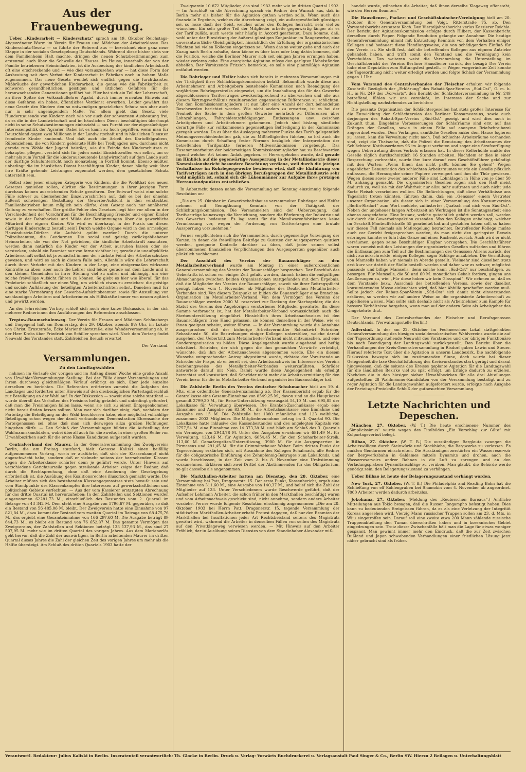Aus der Frauenbewegung.
Ueber „Kinderarbeit — Kinderschutz“ sprach am 19. Oktober Reichstags-Abgeordneter Wurm im Verein für Frauen und Mädchen der Arbeiterklasse. Das Kinderschutz-Gesetz — so führte der Referent aus — bezeichnet eine ganz neue Etappe in der socialen Gesetzgebung Deutschlands. Während diese bisher stets vor dem Familienheim Halt machte, dringen die neuen Schutzbestimmungen zum erstenmal auch über die Schwelle des Hauses. Im Hause, innerhalb der von der Familie betriebenen Heimindustrien, ist die Ausbeutung der kindlichen Arbeitskraft oft eine erschreckende und — wie dies vorauszusehen war — hat diese Form der Ausbeutung seit dem Verbot der Kinderarbeit in Fabriken noch in hohem Maße zugenommen. Das neue Gesetz wendet sich endlich gegen die furchtbarsten Mißbräuche der gewerblichen Kinderarbeit, die genau wie die Fabrikarbeit zu schweren gesundheitlichen, geistigen und sittlichen Gefahren für die heranwachsenden Generationen geführt hat. Hier hat sich ein Teil der Lehrerschaft, an ihrer Spitze der Volksschullehrer Agahd, durch immer erneuten Hinweis auf diese Gefahren ein hohes, öffentliches Verdienst erworben. Leider gewährt das neue Gesetz den Kindern den so notwendigen gesetzlichen Schutz nun aber auch nur in sehr ungenügendem Maße. Vor allem giebt das Gesetz viele Hunderttausende von Kindern nach wie vor auch der schwersten Ausbeutung frei, da es die in der Landwirtschaft und im häuslichen Dienst beschäftigten überhaupt nicht in seine Schutzbestimmungen einbezieht — aus Furcht vor der eigensüchtigen Interessenpolitik der Agrarier. Dabei ist es kaum zu hoch gegriffen, wenn man für Deutschland gegen zwei Millionen in der Landwirtschaft und in häuslichen Diensten frondende Kinder annimmt. Und daß auch die Arbeit des Kartoffelgrabens, Rübenziehens, die von Kindern geleistete Hilfe bei Treibjagden usw. durchaus nicht gerade zum Wohle der Jugend beiträgt, wie die Feinde des Kinderschutzes zu behaupten pflegen, versteht sich für jeden social Einsichtsvollen von selbst, um so mehr als zum Vorteil für die kinderausbeutende Landwirtschaft auf dem Lande auch der dürftige Schulunterricht noch monatelang in Fortfall kommt. Ebenso müßten unbedingt die im häuslichen Dienst beschäftigten Kinder, denen häufig weit über ihre Kräfte gehende Leistungen zugemutet werden, dem gesetzlichen Schutz unterstellt sein.
Selbst aber jener einzigen Kategorie von Kindern, die die Wohlthat des neuen Gesetzes genießen sollen, dürften die Bestimmungen in ihrer jetzigen Form durchaus keinen ausreichenden Schutz gewähren. Der Entwurf weist eine solche Fülle schwer zu übersehender Einzelvorschriften auf, daß es bei der ohnehin äußerst schwierigen Gestaltung der Gewerbe-Aufsicht in den versteckten Familienbetrieben kaum möglich sein dürfte, dem Gesetz auch nur annähernd Geltung zu verschaffen. Der größte Fehler des Gesetzes liegt hier vor allem in der Verschiedenheit der Vorschriften für die Beschäftigung fremder und eigner Kinder sowie in der Dehnbarkeit und Milde der Bestimmungen über die gewerbliche Mitarbeit der eignen Kinder. Wie wird es überhaupt in der Praxis um diesen dürftigen Kinderschutz bestellt sein? Durch welche Organe wird in den armseligen Hausindustrie-Dörfern die Aufsicht geübt werden? Durch die unteren Polizeibeamten, die Gendarmen. Die social und geistig zurückgebliebenen Heimarbeiter, die von der Not getrieben, die kindliche Arbeitskraft ausnutzen, werden dann natürlich die Kinder vor der Arbeit ausruhen lassen oder sie verstecken, sobald ein Beamter nur von ferne sichtbar ist; gerade die unaufgeklärte Arbeiterschaft selbst ist ja zunächst immer der stärkste Feind des Arbeiterschutzes gewesen, und wird es auch in diesem Falle sein. Allenfalls wäre die Lehrerschaft durch ihren Verkehr mit den Kindern in der Lage, eine einigermaßen wirksame Kontrolle zu üben; aber auch die Lehrer sind leider gerade auf dem Lande und in den kleinen Gemeinden in ihrer Stellung viel zu unfrei und abhängig, um eine solche freiwillige Aufsicht führen zu können. So giebt es hier wie überall für das Proletariat schließlich nur einen Weg, um wirklich etwas zu erreichen: die geistige und sociale Aufklärung der beteiligten Arbeiterschichten selbst. Daneben muß für eine starke Vermehrung der Gewerbe-Aufsichtsbeamten sowie für Anstellung von sachkundigen Arbeitern und Arbeiterinnen als Hilfskräfte immer von neuem agitiert und gewirkt werden.
An den lehrreichen Vortrag schloß sich noch eine kurze Diskussion, in der sich mehrere Rednerinnen den Ausführungen des Referenten anschlossen.
Treptow-Baumschulenweg. Der Verein für Frauen und Mädchen Schönebergs und Umgegend hält am Donnerstag, den 29. Oktober, abends 8½ Uhr, im Lokale von Christ, Ernststraße, Ecke Marienthalerstraße, eine Wanderversammlung ab, in der Herr Krebs über Friedrich von Schiller sprechen wird. Nach dem Vortrag findet Neuwahl des Vorstandes statt. Zahlreichen Besuch erwartet
Der Vorstand.
Versammlungen.
Zu den Landtagswahlen
nahmen im Verlaufe der vorigen und im Anfang dieser Woche eine große Anzahl von Urwähler-Versammlungen Stellung. Bei der Fülle dieser Versammlungen und ihrem durchweg gleichmäßigen Verlauf erübrigt es sich, über jede einzelne derselben zu berichten. Die Referenten erörterten zumeist die Aufgaben des Landtages und forderten unter Hinweis auf den diesbezüglichen Parteitagsbeschluß zur Beteiligung an der Wahl auf. In der Diskussion — soweit eine solche stattfand — wurde überall das Verhalten des Freisinns heftig getadelt und unbedingt gefordert, daß man die Freisinnigen fallen lasse, wenn sie sich zu einem Entgegenkommen nicht bereit finden lassen sollten. Man war sich darüber einig, daß, nachdem der Parteitag die Beteiligung an der Wahl beschlossen habe, eine möglichst vollzählige Beteiligung schon wegen der damit verbundenen Demonstration Ehrensache der Parteigenossen sei, ohne daß man sich deswegen allzu großen Hoffnungen hingeben dürfe. — Den Schluß der Versammlungen bildete die Aufstellung der Wahlmannskandidaten, wobei überall auch für die zweite, in einer großen Reihe von Urwahlbezirken auch für die erste Klasse Kandidaten aufgestellt wurden.
Centralverband der Maurer. In der Generalversammlung des Zweigvereins Berlin, die am Freitag stattfand, hielt Genosse Kaliski einen beifällig aufgenommenen Vortrag, worin er ausführte, daß sich der Klassenkampf nicht abgeschwächt habe, sondern daß er vielmehr seitens der herrschenden Klassen gegen die Arbeiterklasse schärfer denn je geführt werde. Unter Hinweis auf verschiedene Gerichtsurteile gegen streikende Arbeiter zeigte der Redner, daß durch die Rechtsprechung, ohne daß eine Aenderung der Gesetzgebung erforderlich ist, die Ausübung des Koalitionsrechtes illusorisch gemacht werde. Die Arbeiter müßten sich des bestehenden Klassengegensatzes stets bewußt sein und vom Standpunkte des Klassenkampfes ihre Interessen auf gewerkschaftlichem und politischem Gebiete verfechten. — Aus der vom Kassierer erstatteten Abrechnung für das dritte Quartal ist hervorzuheben: In den Zahlstellen und Sektionen wurden eingenommen 62281,73 M., einschließlich des Bestandes vom 2. Quartal im Betrage von 43 342 M. Dem steht eine Ausgabe von 5796,67 M. gegenüber, so daß ein Bestand von 56 485,06 M. bleibt. Der Zweigverein hatte eine Einnahme von 97 821,84 M., dazu kommt der Bestand vom zweiten Quartal im Betrage von 68 475,76 M., das ergiebt eine Gesamteinnahme von 166 297,60 M. Die Ausgabe beträgt 89 644,73 M., es bleibt ein Bestand von 76 652,87 M. Das gesamte Vermögen des Zweigvereins, der Zahlstellen und Sektionen beträgt 133 137,93 M., das sind 27 507,95 M. mehr wie im dritten Quartal des vorigen Jahres. Aus dem Marienerlös geht hervor, daß die Zahl der auswärtigen, in Berlin arbeitenden Maurer im dritten Quartal dieses Jahres die Zahl der gleichen Zeit des vorigen Jahres um mehr als die Hälfte übersteigt. Am Schluß des dritten Quartals 1903 hatte der
Zweigverein 10 872 Mitglieder, das sind 1982 mehr wie im dritten Quartal 1902. — Im Anschluß an die Abrechnung sprach ein Redner den Wunsch aus, daß in Berlin mehr als bisher für die Agitation gethan werden solle. Wenn auch das finanzielle Ergebnis, welches die Abrechnung zeigt, ein außergewöhnlich günstiges sei, so lasse doch der Geist, welcher unter den Kollegen herrscht, sehr viel zu wünschen. Ein sehr großer Teil der Mitglieder arbeite gegenwärtig länger als es der Tarif zuläßt, auch werde sehr häufig in Accord gearbeitet. Dazu komme, daß, wohl unter der Einwirkung der äußerst günstigen Konjunktur im Baugewerbe, eine unverantwortliche Gleichgültigkeit hinsichtlich der Erfüllung der organisatorischen Pflichten bei vielen Kollegen eingerissen sei. Wenn das so weiter gehe und auch der Zuzug nach Berlin anhalte, dann könne es über kurz oder lang dahin kommen, daß die Position, welche die Berliner Maurer sich seit einigen Jahren errungen haben, wieder verloren gehe. Eine energische Agitation müsse den gerügten Uebelständen abhelfen. Der Vorsitzende Fritzsch bemerkte, es solle eine planmäßige Agitation entfaltet werden.
Die Rohrleger und Helfer haben sich bereits in mehreren Versammlungen mit der Thätigkeit ihrer Schlichtungskommission befaßt. Bekanntlich wurde diese aus Arbeitnehmern und Arbeitgebern bestehende Kommission nach Beendigung des vorjährigen Rohrlegerstreiks eingesetzt, um die Innehaltung des für das Gewerbe abgeschlossenen Tarifvertrages zweckentsprechend zu überwachen und alle aus diesem Vertragsverhältnis resultierenden gegenseitigen Differenzen zu schlichten. Von den Kommissionsmitgliedern ist nun über eine Anzahl der dort behandelten Beschwerden berichtet worden. Wie nicht anders zu erwarten, ist es bei der Neuheit der Sache in dem großen Gewerbe mehrfach zu Differenzen über Lohnzahlungen, Fahrgeldentschädigungen, Entlassungen usw. zwischen Arbeitgebern und Arbeitnehmern gekommen. Jedoch sind bislang sämtliche derartige Fälle zur vollkommenen gegenseitigen Befriedigung in der Kommission geregelt worden. Da es über die Auslegung mehrerer Punkte des Tarifs gelegentlich Meinungsverschiedenheiten gab, die zu Mißhelligkeiten führten, so hat auch die Kommission durch Schaffung fester Normen bezüglich der Interpretation der betreffenden Tarifpunkte ferneren Mißverständnissen vorgebeugt. Das Zusammenarbeiten der beiderseitigen Kommissionsmitglieder hat zu Beschwerden irgend welcher Art keinen Anlaß gegeben. — Hervorgehoben wurde, daß gerade im Hinblick auf die gegenwärtige Aussperrung in der Metallindustrie dieser Kommissionsbericht besondere Beachtung verdiene, weil durch die jetzigen Verhältnisse im Rohrlegergewerbe bewiesen wird, daß die Einführung von Tarifverträgen auch in den übrigen Berufsgruppen der Metallindustrie sehr wohl möglich ist, sobald sich die Lükenmänner zur Aufgabe ihres protzigen Herrenstandpunktes entschließen.
In Anbetracht dessen nahm die Versammlung am Sonntag einstimmig folgende Resolution an:
„Die am 25. Oktober im Gewerkschaftshause versammelten Rohrleger und Helfer nehmen mit Genugthuung Kenntnis von der Thätigkeit der Schlichtungskommission. Die Versammelten sind der Ueberzeugung, daß Tarifverträge keineswegs die Vernichtung, sondern die Förderung der Industrie und des Gewerbes bedeuten. Es lag somit für die Metallwarenfabrikanten keine Veranlassung vor, wegen der Forderung von Tarifverträgen eine brutale Aussperrung vorzunehmen.“
Ferner verpflichteten sich die Versammelten, durch gegenseitige Vorzeigung der Karten, in denen die freiwilligen Beiträge zu Gunsten der Ausgesperrten quittiert werden, geeignete Kontrolle darüber zu üben, daß jeder seinen selbst übernommenen finanziellen Verpflichtungen den Ausgesperrten gegenüber auch pünktlich nachkommt.
Der Anschluß des Vereins der Bauanschläger an den Metallarbeiterverband wurde am Montag in einer außerordentlichen Generalversammlung des Vereins der Bauanschläger besprochen. Der Beschluß des Uebertritts ist schon vor einiger Zeit gefaßt worden, danach haben die endgültigen Abmachungen zwischen beiden Organisationen stattgefunden mit dem Ergebnis, daß die Mitglieder des Vereins der Bauanschläger, soweit sie ihrer Beitragspflicht genügt haben, vom 1. November ab Mitglieder des Deutschen Metallarbeiter-Verbandes sind. Von diesem Zeitpunkt an bilden die Bauanschläger eine Branchen-Organisation im Metallarbeiter-Verband. Von dem Vermögen des Vereins der Bauanschläger werden 2000 M. reserviert zur Deckung der Sterbegelder, die das Statut des Vereins den Angehörigen verstorbener Mitglieder gewährte. Bis diese Summe verbraucht ist, hat der Metallarbeiter-Verband voraussichtlich auch die Sterbeunterstützung eingeführt. Hinsichtlich ihres Arbeitsnachweises ist den Bauanschlägern freie Hand gelassen, sie können denselben in der Weise, wie es ihnen geeignet scheint, weiter führen. — In der Versammlung wurde die Annahme ausgesprochen, daß der bisherige Arbeitsvermittler Schankwirt Schröder, Sebastianstr. 50, die Bestrebungen einiger Kollegen unterstütze, welche darauf ausgehen, den Uebertritt zum Metallarbeiter-Verband nicht mitzumachen, und eine Sonderorganisation zu bilden. Diese Angelegenheit wurde eingehend und heftig debattiert. Schröder, der sich gegen die ihm gemachten Vorwürfe verteidigt, wünschte, daß ihm der Arbeitsnachweis abgenommen werde. Ehe ein diesem Wunsche entsprechender Antrag abgestimmt wurde, richtete der Vorsitzende an Schröder die Frage, ob er bereit sei, den Arbeitsnachweis im Interesse des Vereins beziehungsweise des Metallarbeiter-Verbandes weiterzuführen. Schröder antwortete darauf mit Nein. Damit wurde diese Angelegenheit als erledigt betrachtet und konstatiert, daß Schröder nicht mehr die Arbeitsvermittlung für den Verein bezw. für die im Metallarbeiter-Verband organisierten Bauanschläger hat.
Die Zahlstelle Berlin des Vereins deutscher Schuhmacher hielt am 19. d. Mts. eine ordentliche Generalversammlung ab. Der Kassenbericht ergab für die Centralkasse eine Gesamt-Einnahme von 8549,25 M., davon sind an die Hauptkasse gesandt 2799,30 M., für Reise-Unterstützung verausgabt 54,10 M. und 695,85 der Lokalkasse für Verwaltung überwiesen. Die Kranken-Zuschußkasse ergab eine Einnahme und Ausgabe von 83,50 M., die Arbeitslosenkasse eine Einnahme und Ausgabe von 15 M. Die Zahlstelle hat 1880 männliche und 123 weibliche, zusammen 2003 Mitglieder. Die Mitgliederzunahme betrug im 3. Quartal 90. Die Lokalkasse hatte inklusive des Kassenbestandes und des angelegten Kapitals von 2757,54 M. eine Einnahme von 14 373,38 M. und blieb am Schluß des 3. Quartals ein Vermögen von 2943,78 M. Unter den Ausgaben erwähnen wir 681,49 M. für Verwaltung, 123,46 M. für Agitation, 6054,45 M. für den Schoharbeiter-Streik, 113,00 M. Gemaßregelten-Unterstützung, 3900 M. für die Ausgesperrten in Pirmasens und 291,45 M. für die Crimmitschauer Weber. Beim dritten Punkt der Tagesordnung erklärten sich, mit Ausnahme des Kollegen Schalmach, alle Redner für die obligatorische Einführung des Zehnpfennig-Beitrages zum Lokalfonds, und wurde beschlossen, in der Zeit vom 2. bis 8. November eine Urabstimmung vorzunehmen. Erklären sich zwei Drittel der Abstimmenden für das Obligatorium, so gilt dasselbe als angenommen.
Die Markthallen-Arbeiter hatten am Dienstag, den 20. Oktober, eine Versammlung bei Patt, Dragonerstr. 15. Der erste Punkt, Kassenbericht, ergab eine Einnahme von 311,60 M., eine Ausgabe von 140,37 M., und belief sich die Zahl der Mitglieder auf 133. Unter Verschiedenem wurde Beschwerde geführt, daß der Aufseher Lehmann Arbeiter, die schon früher in den Markthallen beschäftigt waren und vom Arbeitsnachweis geschickt sind, nicht annehme, sondern andere Arbeiter vorziehe. Ferner wurde folgende Resolution einstimmig angenommen: „Die am 20. Oktober 1903 bei Herrn Patt, Dragonerstr. 15, tagende Versammlung der städtischen Markthallen-Arbeiter erhebt Protest dagegen, daß nur den Beamten der Markthallen bei Insultationen jeder Art Rechtsbeistand seitens des Magistrats gewährt wird, während die Arbeiter in denselben Fällen von seiten des Magistrats auf den Privatklageweg verwiesen werden. — Mit Hinweis auf den Arbeiter Fröhlich, der in Ausübung seines Dienstes von dem Standinhaber Alexander miß-
handelt wurde, wünschen die Arbeiter, daß ihnen derselbe Klageweg offensteht, wie den Herren Beamten.“
Die Hausdiener-, Packer- und Geschäftskutscher-Vereinigung hielt am 20. Oktober ihre Generalversammlung bei Voigt, Ritterstraße 75, ab. Den Vorstandsbericht erstattete Koch. Den Vierteljahresbericht verlas Kassierer Reichle. Der Bericht der Agitationskommission erfolgte durch Hilbert, der Kassenbericht derselben durch Pieper. Folgende Resolution gelangte zur Annahme: Die heutige Generalversammlung nimmt mit Entrüstung Kenntnis von dem Verhalten einiger Kollegen und bedauert diese Handlungsweise, die von schädigendem Einfluß für den Verein ist. Sie stellt fest, daß die betreffenden Kollegen aus eignem Antriebe gehandelt haben, und trifft somit den Vorstand und die Vereinigung kein Verschulden. Des weiteren weist die Versammlung die Unterstellung im Geschäftsbericht des Vereins Berliner Hausdiener zurück, der besagt: Der Verein habe eine Deputation zum Stiftungsfest gestellt. — Wegen vorgerückter Zeit konnte die Tagesordnung nicht weiter erledigt werden und folgte Schluß der Versammlung gegen 1 Uhr.
Vom Vorstand des Centralverbandes der Fleischer erhalten wir folgende Zuschrift: Bezüglich der „Erklärung“ des Rabatt-Spar-Vereins „Süd-Ost“, G. m. b. H., in Nr. 249 des „Vorwärts“, den Bericht der Schlächterversammlung in Nr. 248 betreffend, fühlen wir uns veranlaßt, im Interesse der Sache und zur Richtigstellung nachstehendes zu berichten:
Die gesamte Organisation der Schlächtergesellen hat stets großes Interesse für die Entwicklung der Schlächtereien des Berliner Konsumvereins, sowie auch derjenigen des Rabatt-Spar-Vereins „Süd-Ost“ gezeigt und wird dies auch in Zukunft thun. Eingeleine Verbesserungen der Schlafräume sind erst auf das Drängen der Gesellen, sowie in einem Falle auf anonyme Briefschreiberei angeordnet worden. Dem Verlangen, sämtliche Gesellen außer dem Hause logieren zu lassen, kam die Verwaltung nicht nach. Daß schlechte Arbeitsräume vorhanden sind, zeigt die Thatsache, daß die Polizei die Benutzung des Arbeitsraumes der Schlächterei Kottbuserdamm 96 im August verboten und sogar eine Strafverfügung wegen Uebertretung dieses Verbots erlassen hat. In dieser Kellerhöhle mußte der Geselle täglich durchschnittlich 16 Stunden arbeiten. Nachdem er dies in einer Besprechung vorbrachte, wurde ihm kurz darauf vom Geschäftsführer gekündigt mit den Worten: „Wenn Ihnen das nicht paßt, können Sie gehen!“ Wegen angeblicher Denunziation des schlechten Arbeitsraumes wurde ein Geselle plötzlich entlassen, die Herausgabe seiner Papiere verweigert und ihm die Thür gewiesen. Wegen dieses sowie zweier anderer Fälle sind Lohnklagen in Höhe von je über 50 M. anhängig gemacht. Die organisierten Gesellen zogen sich den Haß meist dadurch zu, weil sie mit der Wahrheit nur allzu sehr auftraten und auch nicht jede Sorte Fleisch verarbeiten wollten. Die Befürchtungen, daß diese Verhältnisse ans Tageslicht treten könnten, führten dahin, daß ein „Genosse“ einem Vertreter unserer Organisation, als dieser sich in einer Versammlung des Konsumvereins „Berlin-Rixdorf“ zum Wort meldete, zuflüsterte: „Quatsch mal nich vom Süd-Ost“. Neben der ungeheuer langen Arbeitszeit an Werktagen ist die Sonntagsarbeit eine ebenso ausgedehnte. Eine Instanz, welche gutachtlich gehört werden soll, werden wir durch die Gewerbeinspektion zusenden. Was den Kollegen anbelangt, welcher im Geschäft Manteuffelstraße 55 gearbeitet hat und gestohlen haben soll, so haben wir diesen Fall niemals als Maßregelung betrachtet. Betreffender Kollege mußte auch vor Gericht freigesprochen werden, da man nicht den geringsten Beweis erbringen konnte; er führt das Ganze auf einen Racheakt zurück. Auch wird er nicht versäumen, gegen seine Beschuldiger Klagbar vorzugehen. Die Geschäftsführer waren zumeist mit den Leistungen der organisierten Gesellen zufrieden und führen die Entlassungen zum Teil auf die Bestimmungen des Genossen Ahrens zurück, der nicht zurückschreckte, einigen Kollegen sogar Schläge anzubieten. Die Vermittlung von Mamsells haben wir niemals in Abrede gestellt. Vielmehr sind dieselben stets erst kurz vor Antritt der Stelle bestellt worden und daher war es schwer, möglichst passende und billige Mamsells, denn solche kann „Süd-Ost“ nur beschäftigen, zu besorgen. Für Mamsells, die 50 und 60 M. monatliches Gehalt fordern, gingen uns Aeußerungen zu, wie: „Für diese haben wir kein Glasspind“. Wir nehmen an, daß es dem Vorstande bezw. Ausschuß des betreffenden Vereins, sowie der daselbst konsumierenden Masse einleuchten wird, daß hier Abhilfe geschaffen werden muß. Sollte jedoch der Rabatt-Spar-Verein „Süd-Ost“ sich damit nicht einverstanden erklären, so werden wir auf andere Weise an die organisierte Arbeiterschaft zu appellieren wissen. Man sollte sich deshalb nicht als Arbeitnehmer zum Kampfe für bessere Verhältnisse hergeben, wenn man auf der andern Seite als Arbeitgeber das Umgekehrte thut.
Der Vorstand des Centralverbandes der Fleischer und Berufsgenossen Deutschlands. (Verwaltungsstelle Berlin.)
Adlershof. In der am 22. Oktober im Fechnerschen Lokal stattgehabten Generalversammlung des hiesigen socialdemokratischen Wahlvereins wurde die auf der Tagesordnung stehende Neuwahl des Vorstandes und der übrigen Funktionäre bis nach Beendigung der Landtagswahl zurückgestellt. Den Bericht über die Verhandlungen der Kreis-Generalversammlung in Rixdorf gaben Lawin und Steuer. Hierauf referierte Tost über die Agitation in unserm Landbezirk. Die nachfolgende Diskussion bewegte sich im zustimmenden Sinne, doch wurde bei dieser Gelegenheit die laxe Geschäftsführung des Kreisvorstandes stark gerügt und darauf hingewiesen, daß die seitens des Kreises geplante Agitation für die Landtagswahl für die ländlichen Bezirke viel zu spät erfolgt, um Erfolge dadurch zu erzielen. Nachdem die in den hiesigen sieben Urwahlbezirken für alle drei Abteilungen aufgestellten 28 Wahlmänner-Kandidaten von der Versammlung bestätigt und zu reger Agitation für die Landtagswahlen aufgefordert wurde, erfolgte nach Ausgabe der Parteitags-Protokolle Schluß der gutbesuchten Versammlung.
Letzte Nachrichten und Depeschen.
München, 27. Oktober. (W. T.) Die heute erschienene Nummer des „Simplicissimus“ wurde wegen des Titelbildes „Ein Vorschlag zur Güte“ mit Kolportageverbot belegt.
Bilbao, 27. Oktober. (W. T. B.) Die ausständigen Bergleute zwangen die Arbeitswilligen durch Steinwürfe und Stockhiebe, die Bergwerke zu verlassen. Es mußten Gendarmen einschreiten. Die Ausständigen zerstörten ein Wasserreservoir der Bergwerksbahn in Galdames mittels Dynamits und drohen, auch die Wasserreservoirs andrer Bahnen in die Luft zu sprengen und an den Verladungsplätzen Dynamitanschläge zu verüben. Man glaubt, die Behörde werde genötigt sein, den Belagerungszustand zu verhängen.
Ueber Bilbao ist heute der Belagerungszustand verhängt worden.
New York, 27. Oktober. (W. T. B.) Die Philadelphia and Reading Bahn hat die Schließung von elf Kohlengruben bei Shamokin vom 4. November ab angeordnet. 7000 Arbeiter werden dadurch arbeitslos.
Jokohama, 27. Oktober. (Meldung des „Reuterschen Bureaus“.) Amtliche Mitteilungen aus Tokio besagen, daß die Russen Jongampho befestigt haben. Dies kann zu bedeutenden Ereignissen führen, da es als eine Verletzung der Integrität Koreas angesehen wird. Vierzig Mann russischer Truppen sollen am 23. d. Mts. in Wiju eingetroffen sein. Darauf soll eine zweite etwa 200 Mann zählende russische Truppenabteilung den Tuman überschritten haben und in koreanisches Gebiet eingedrungen sein. Trotz dieser Zwischenfälle hält man die Lage für etwas weniger gespannt. Man gewinnt immer mehr den Eindruck, daß die zur Zeit zwischen Rußland und Japan schwebenden Verhandlungen einer friedlichen Lösung jetzt näher gebracht sind als früher.
Verantwortl. Redakteur: Julius Kaliski in Berlin. Inseratenteil verantwortlich: Th. Glocke in Berlin. Druck u. Verlag: Vorwärts Buchdruckerei u. Verlagsanstalt Paul Singer & Co., Berlin SW. Hierzu 2 Beilagen u. Unterhaltungsblatt